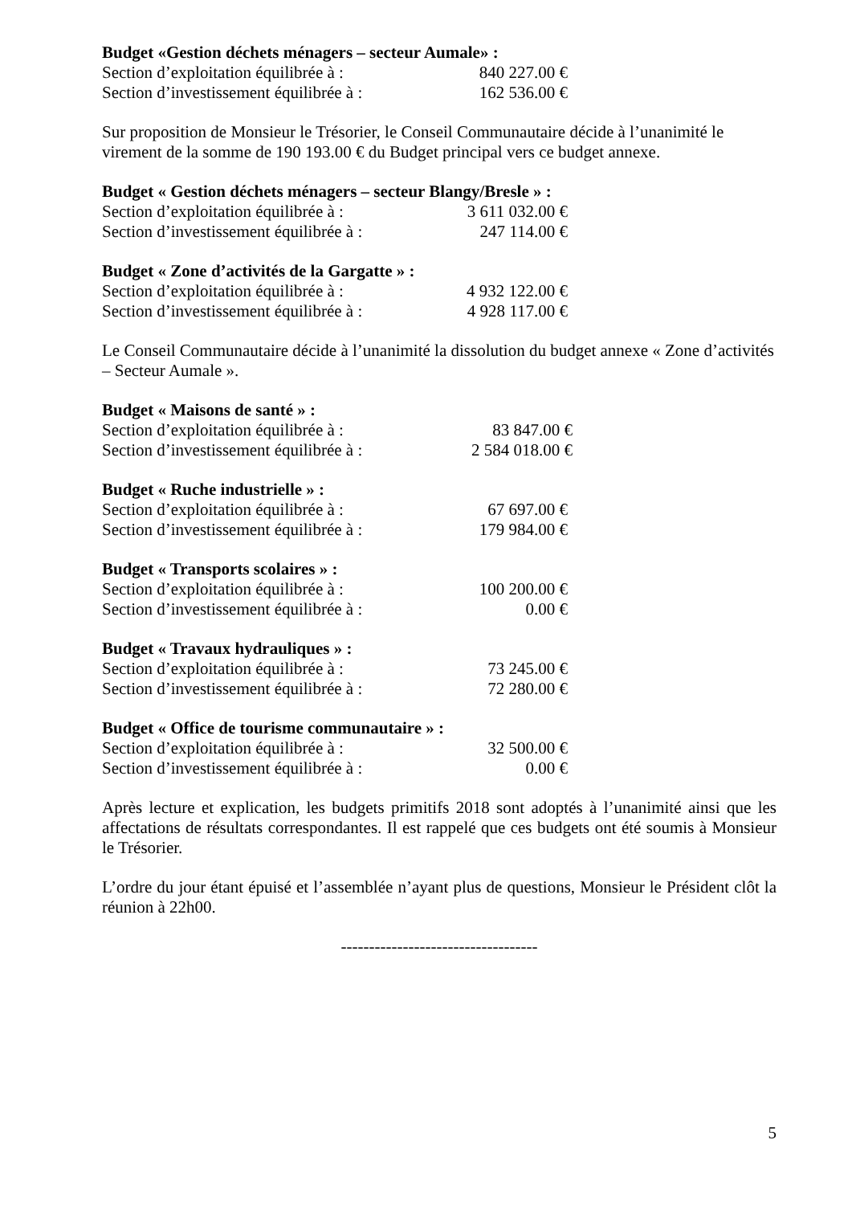Budget «Gestion déchets ménagers – secteur Aumale» :
Section d’exploitation équilibrée à : 840 227.00 €
Section d’investissement équilibrée à : 162 536.00 €
Sur proposition de Monsieur le Trésorier, le Conseil Communautaire décide à l’unanimité le virement de la somme de 190 193.00 € du Budget principal vers ce budget annexe.
Budget « Gestion déchets ménagers – secteur Blangy/Bresle » :
Section d’exploitation équilibrée à : 3 611 032.00 €
Section d’investissement équilibrée à : 247 114.00 €
Budget « Zone d’activités de la Gargatte » :
Section d’exploitation équilibrée à : 4 932 122.00 €
Section d’investissement équilibrée à : 4 928 117.00 €
Le Conseil Communautaire décide à l’unanimité la dissolution du budget annexe « Zone d’activités – Secteur Aumale ».
Budget « Maisons de santé » :
Section d’exploitation équilibrée à : 83 847.00 €
Section d’investissement équilibrée à : 2 584 018.00 €
Budget « Ruche industrielle » :
Section d’exploitation équilibrée à : 67 697.00 €
Section d’investissement équilibrée à : 179 984.00 €
Budget « Transports scolaires » :
Section d’exploitation équilibrée à : 100 200.00 €
Section d’investissement équilibrée à : 0.00 €
Budget « Travaux hydrauliques » :
Section d’exploitation équilibrée à : 73 245.00 €
Section d’investissement équilibrée à : 72 280.00 €
Budget « Office de tourisme communautaire » :
Section d’exploitation équilibrée à : 32 500.00 €
Section d’investissement équilibrée à : 0.00 €
Après lecture et explication, les budgets primitifs 2018 sont adoptés à l’unanimité ainsi que les affectations de résultats correspondantes. Il est rappelé que ces budgets ont été soumis à Monsieur le Trésorier.
L’ordre du jour étant épuisé et l’assemblée n’ayant plus de questions, Monsieur le Président clôt la réunion à 22h00.
-----------------------------------
5